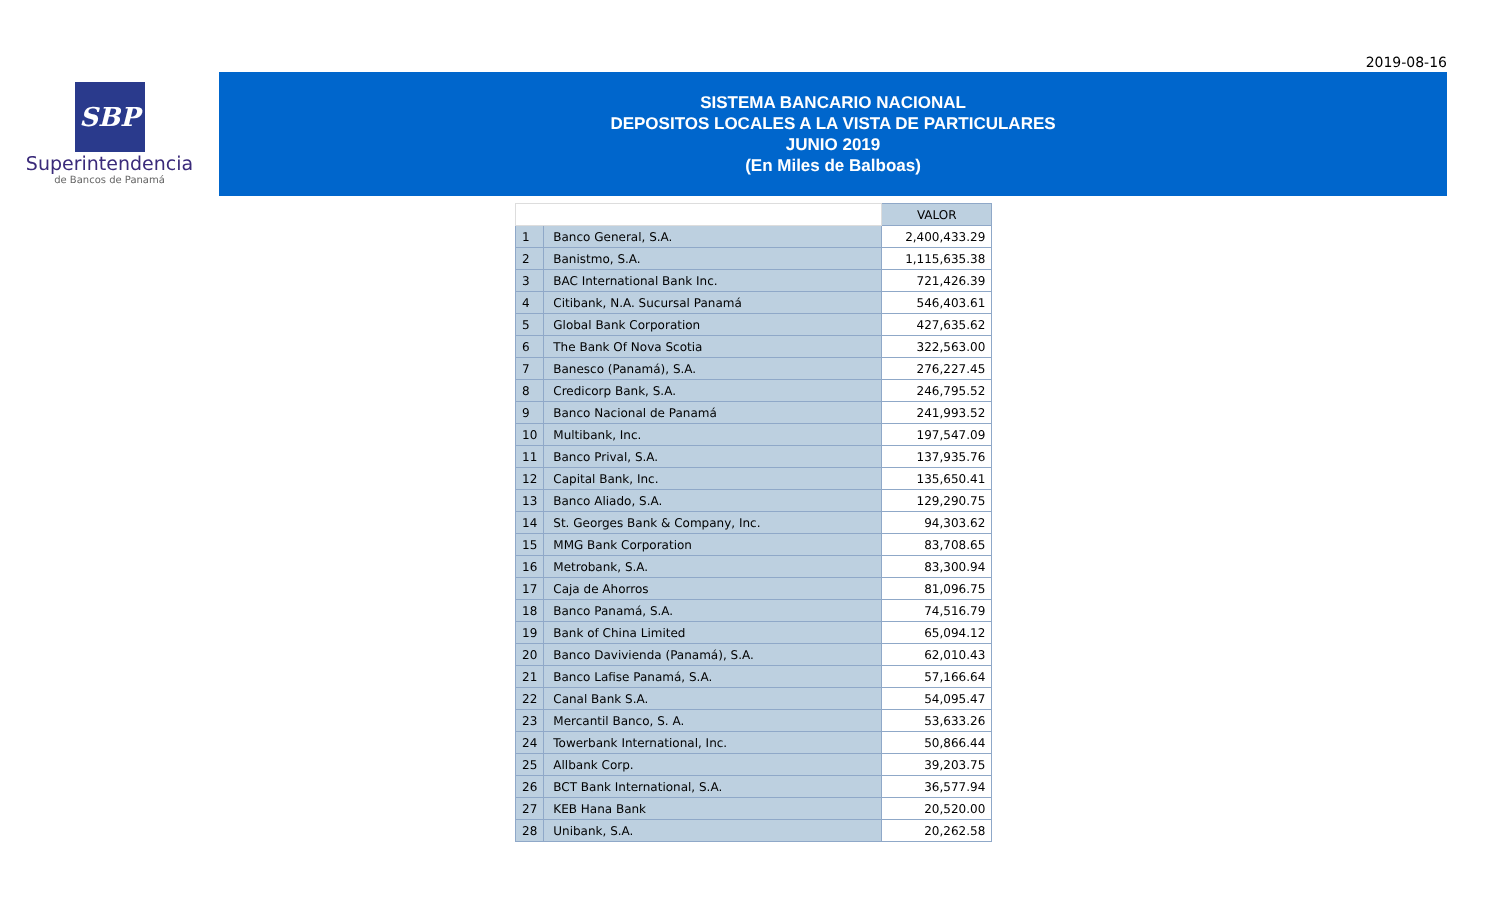2019-08-16
SBP
Superintendencia
de Bancos de Panamá
SISTEMA BANCARIO NACIONAL
DEPOSITOS LOCALES A LA VISTA DE PARTICULARES
JUNIO 2019
(En Miles de Balboas)
| | | VALOR |
| 1 | Banco General, S.A. | 2,400,433.29 |
| 2 | Banistmo, S.A. | 1,115,635.38 |
| 3 | BAC International Bank Inc. | 721,426.39 |
| 4 | Citibank, N.A. Sucursal Panamá | 546,403.61 |
| 5 | Global Bank Corporation | 427,635.62 |
| 6 | The Bank Of Nova Scotia | 322,563.00 |
| 7 | Banesco (Panamá), S.A. | 276,227.45 |
| 8 | Credicorp Bank, S.A. | 246,795.52 |
| 9 | Banco Nacional de Panamá | 241,993.52 |
| 10 | Multibank, Inc. | 197,547.09 |
| 11 | Banco Prival, S.A. | 137,935.76 |
| 12 | Capital Bank, Inc. | 135,650.41 |
| 13 | Banco Aliado, S.A. | 129,290.75 |
| 14 | St. Georges Bank & Company, Inc. | 94,303.62 |
| 15 | MMG Bank Corporation | 83,708.65 |
| 16 | Metrobank, S.A. | 83,300.94 |
| 17 | Caja de Ahorros | 81,096.75 |
| 18 | Banco Panamá, S.A. | 74,516.79 |
| 19 | Bank of China Limited | 65,094.12 |
| 20 | Banco Davivienda (Panamá), S.A. | 62,010.43 |
| 21 | Banco Lafise Panamá, S.A. | 57,166.64 |
| 22 | Canal Bank S.A. | 54,095.47 |
| 23 | Mercantil Banco, S. A. | 53,633.26 |
| 24 | Towerbank International, Inc. | 50,866.44 |
| 25 | Allbank Corp. | 39,203.75 |
| 26 | BCT Bank International, S.A. | 36,577.94 |
| 27 | KEB Hana Bank | 20,520.00 |
| 28 | Unibank, S.A. | 20,262.58 |